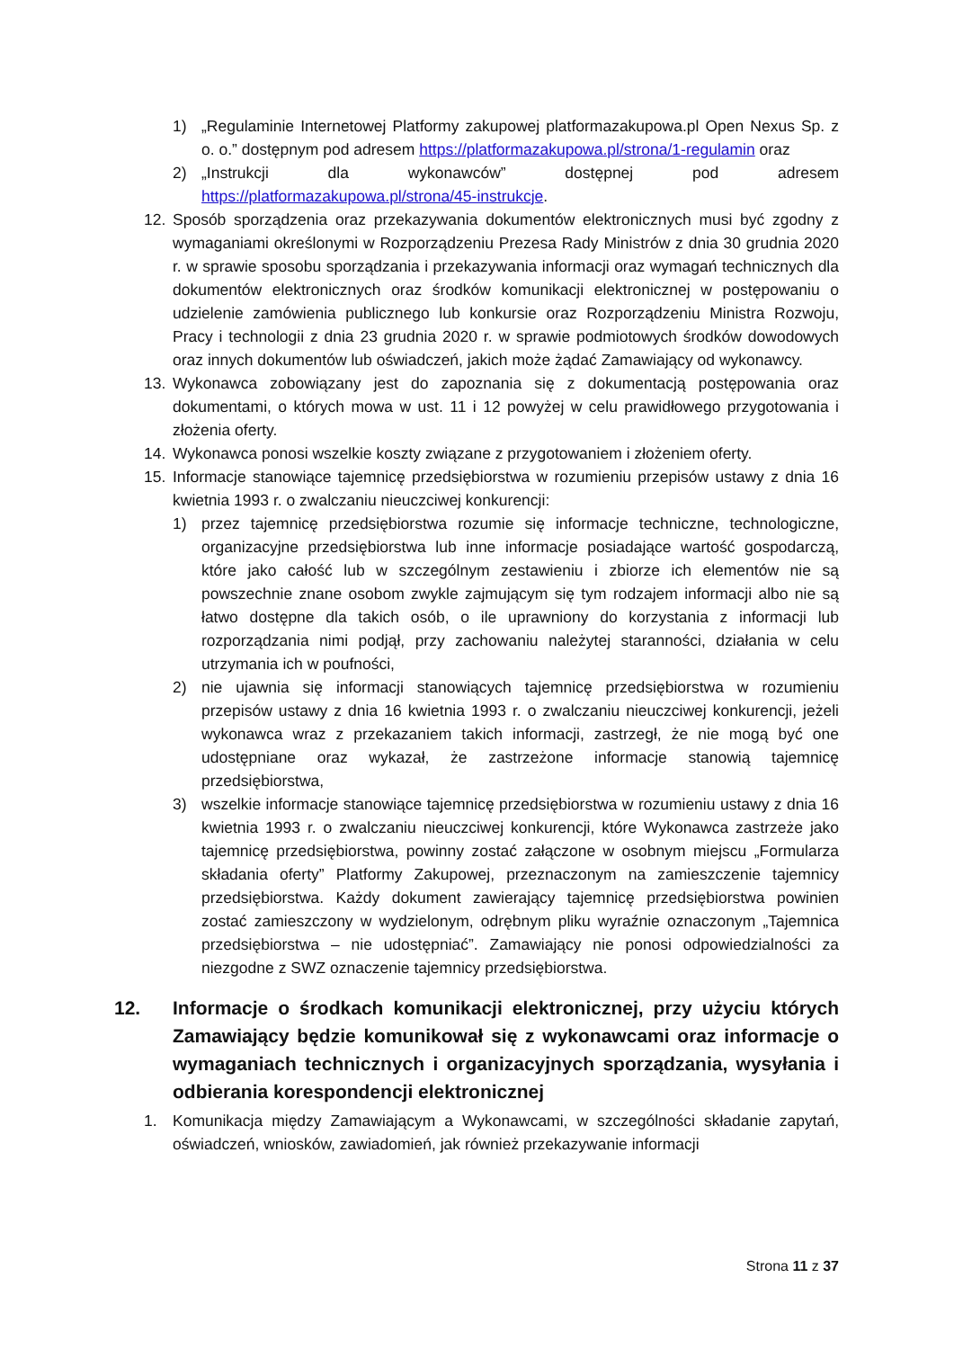1) „Regulaminie Internetowej Platformy zakupowej platformazakupowa.pl Open Nexus Sp. z o. o.” dostępnym pod adresem https://platformazakupowa.pl/strona/1-regulamin oraz
2) „Instrukcji dla wykonawców” dostępnej pod adresem https://platformazakupowa.pl/strona/45-instrukcje.
12. Sposób sporządzenia oraz przekazywania dokumentów elektronicznych musi być zgodny z wymaganiami określonymi w Rozporządzeniu Prezesa Rady Ministrów z dnia 30 grudnia 2020 r. w sprawie sposobu sporządzania i przekazywania informacji oraz wymagań technicznych dla dokumentów elektronicznych oraz środków komunikacji elektronicznej w postępowaniu o udzielenie zamówienia publicznego lub konkursie oraz Rozporządzeniu Ministra Rozwoju, Pracy i technologii z dnia 23 grudnia 2020 r. w sprawie podmiotowych środków dowodowych oraz innych dokumentów lub oświadczeń, jakich może żądać Zamawiający od wykonawcy.
13. Wykonawca zobowiązany jest do zapoznania się z dokumentacją postępowania oraz dokumentami, o których mowa w ust. 11 i 12 powyżej w celu prawidłowego przygotowania i złożenia oferty.
14. Wykonawca ponosi wszelkie koszty związane z przygotowaniem i złożeniem oferty.
15. Informacje stanowiące tajemnicę przedsiębiorstwa w rozumieniu przepisów ustawy z dnia 16 kwietnia 1993 r. o zwalczaniu nieuczciwej konkurencji:
1) przez tajemnicę przedsiębiorstwa rozumie się informacje techniczne, technologiczne, organizacyjne przedsiębiorstwa lub inne informacje posiadające wartość gospodarczą, które jako całość lub w szczególnym zestawieniu i zbiorze ich elementów nie są powszechnie znane osobom zwykle zajmującym się tym rodzajem informacji albo nie są łatwo dostępne dla takich osób, o ile uprawniony do korzystania z informacji lub rozporządzania nimi podjął, przy zachowaniu należytej staranności, działania w celu utrzymania ich w poufności,
2) nie ujawnia się informacji stanowiących tajemnicę przedsiębiorstwa w rozumieniu przepisów ustawy z dnia 16 kwietnia 1993 r. o zwalczaniu nieuczciwej konkurencji, jeżeli wykonawca wraz z przekazaniem takich informacji, zastrzegł, że nie mogą być one udostępniane oraz wykazał, że zastrzeżone informacje stanowią tajemnicę przedsiębiorstwa,
3) wszelkie informacje stanowiące tajemnicę przedsiębiorstwa w rozumieniu ustawy z dnia 16 kwietnia 1993 r. o zwalczaniu nieuczciwej konkurencji, które Wykonawca zastrzeże jako tajemnicę przedsiębiorstwa, powinny zostać załączone w osobnym miejscu „Formularza składania oferty” Platformy Zakupowej, przeznaczonym na zamieszczenie tajemnicy przedsiębiorstwa. Każdy dokument zawierający tajemnicę przedsiębiorstwa powinien zostać zamieszczony w wydzielonym, odrębnym pliku wyraźnie oznaczonym „Tajemnica przedsiębiorstwa – nie udostępniać”. Zamawiający nie ponosi odpowiedzialności za niezgodne z SWZ oznaczenie tajemnicy przedsiębiorstwa.
12. Informacje o środkach komunikacji elektronicznej, przy użyciu których Zamawiający będzie komunikował się z wykonawcami oraz informacje o wymaganiach technicznych i organizacyjnych sporządzania, wysyłania i odbierania korespondencji elektronicznej
1. Komunikacja między Zamawiającym a Wykonawcami, w szczególności składanie zapytań, oświadczeń, wniosków, zawiadomień, jak również przekazywanie informacji
Strona 11 z 37